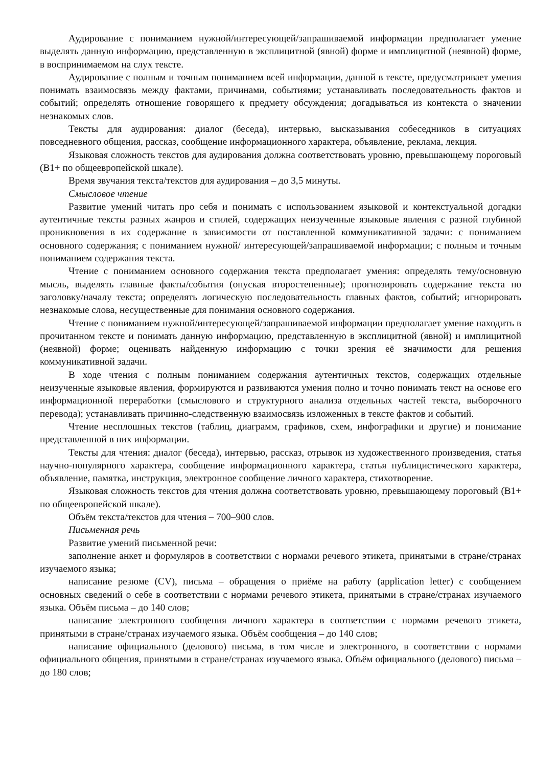Аудирование с пониманием нужной/интересующей/запрашиваемой информации предполагает умение выделять данную информацию, представленную в эксплицитной (явной) форме и имплицитной (неявной) форме, в воспринимаемом на слух тексте.
Аудирование с полным и точным пониманием всей информации, данной в тексте, предусматривает умения понимать взаимосвязь между фактами, причинами, событиями; устанавливать последовательность фактов и событий; определять отношение говорящего к предмету обсуждения; догадываться из контекста о значении незнакомых слов.
Тексты для аудирования: диалог (беседа), интервью, высказывания собеседников в ситуациях повседневного общения, рассказ, сообщение информационного характера, объявление, реклама, лекция.
Языковая сложность текстов для аудирования должна соответствовать уровню, превышающему пороговый (В1+ по общеевропейской шкале).
Время звучания текста/текстов для аудирования – до 3,5 минуты.
Смысловое чтение
Развитие умений читать про себя и понимать с использованием языковой и контекстуальной догадки аутентичные тексты разных жанров и стилей, содержащих неизученные языковые явления с разной глубиной проникновения в их содержание в зависимости от поставленной коммуникативной задачи: с пониманием основного содержания; с пониманием нужной/ интересующей/запрашиваемой информации; с полным и точным пониманием содержания текста.
Чтение с пониманием основного содержания текста предполагает умения: определять тему/основную мысль, выделять главные факты/события (опуская второстепенные); прогнозировать содержание текста по заголовку/началу текста; определять логическую последовательность главных фактов, событий; игнорировать незнакомые слова, несущественные для понимания основного содержания.
Чтение с пониманием нужной/интересующей/запрашиваемой информации предполагает умение находить в прочитанном тексте и понимать данную информацию, представленную в эксплицитной (явной) и имплицитной (неявной) форме; оценивать найденную информацию с точки зрения её значимости для решения коммуникативной задачи.
В ходе чтения с полным пониманием содержания аутентичных текстов, содержащих отдельные неизученные языковые явления, формируются и развиваются умения полно и точно понимать текст на основе его информационной переработки (смыслового и структурного анализа отдельных частей текста, выборочного перевода); устанавливать причинно-следственную взаимосвязь изложенных в тексте фактов и событий.
Чтение несплошных текстов (таблиц, диаграмм, графиков, схем, инфографики и другие) и понимание представленной в них информации.
Тексты для чтения: диалог (беседа), интервью, рассказ, отрывок из художественного произведения, статья научно-популярного характера, сообщение информационного характера, статья публицистического характера, объявление, памятка, инструкция, электронное сообщение личного характера, стихотворение.
Языковая сложность текстов для чтения должна соответствовать уровню, превышающему пороговый (В1+ по общеевропейской шкале).
Объём текста/текстов для чтения – 700–900 слов.
Письменная речь
Развитие умений письменной речи:
заполнение анкет и формуляров в соответствии с нормами речевого этикета, принятыми в стране/странах изучаемого языка;
написание резюме (CV), письма – обращения о приёме на работу (application letter) с сообщением основных сведений о себе в соответствии с нормами речевого этикета, принятыми в стране/странах изучаемого языка. Объём письма – до 140 слов;
написание электронного сообщения личного характера в соответствии с нормами речевого этикета, принятыми в стране/странах изучаемого языка. Объём сообщения – до 140 слов;
написание официального (делового) письма, в том числе и электронного, в соответствии с нормами официального общения, принятыми в стране/странах изучаемого языка. Объём официального (делового) письма – до 180 слов;